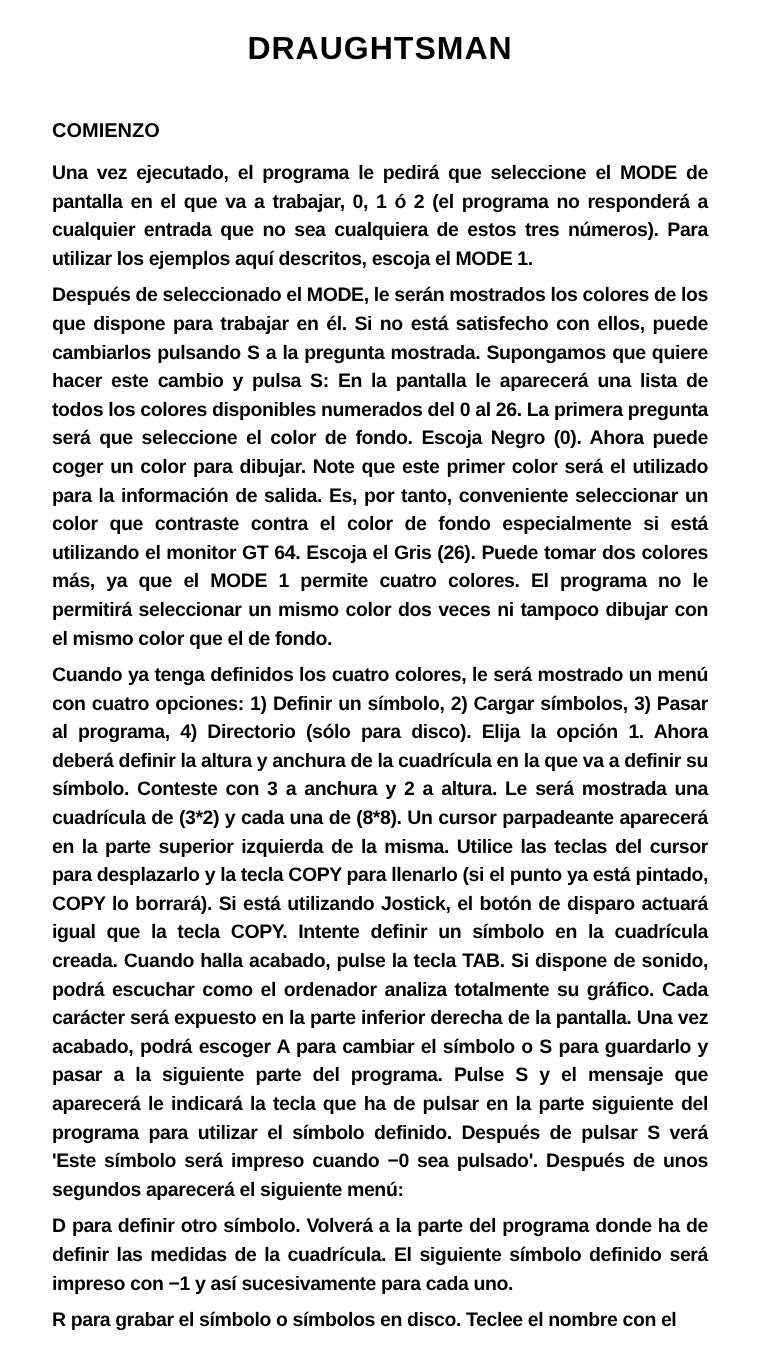DRAUGHTSMAN
COMIENZO
Una vez ejecutado, el programa le pedirá que seleccione el MODE de pantalla en el que va a trabajar, 0, 1 ó 2 (el programa no responderá a cualquier entrada que no sea cualquiera de estos tres números). Para utilizar los ejemplos aquí descritos, escoja el MODE 1.
Después de seleccionado el MODE, le serán mostrados los colores de los que dispone para trabajar en él. Si no está satisfecho con ellos, puede cambiarlos pulsando S a la pregunta mostrada. Supongamos que quiere hacer este cambio y pulsa S: En la pantalla le aparecerá una lista de todos los colores disponibles numerados del 0 al 26. La primera pregunta será que seleccione el color de fondo. Escoja Negro (0). Ahora puede coger un color para dibujar. Note que este primer color será el utilizado para la información de salida. Es, por tanto, conveniente seleccionar un color que contraste contra el color de fondo especialmente si está utilizando el monitor GT 64. Escoja el Gris (26). Puede tomar dos colores más, ya que el MODE 1 permite cuatro colores. El programa no le permitirá seleccionar un mismo color dos veces ni tampoco dibujar con el mismo color que el de fondo.
Cuando ya tenga definidos los cuatro colores, le será mostrado un menú con cuatro opciones: 1) Definir un símbolo, 2) Cargar símbolos, 3) Pasar al programa, 4) Directorio (sólo para disco). Elija la opción 1. Ahora deberá definir la altura y anchura de la cuadrícula en la que va a definir su símbolo. Conteste con 3 a anchura y 2 a altura. Le será mostrada una cuadrícula de (3*2) y cada una de (8*8). Un cursor parpadeante aparecerá en la parte superior izquierda de la misma. Utilice las teclas del cursor para desplazarlo y la tecla COPY para llenarlo (si el punto ya está pintado, COPY lo borrará). Si está utilizando Jostick, el botón de disparo actuará igual que la tecla COPY. Intente definir un símbolo en la cuadrícula creada. Cuando halla acabado, pulse la tecla TAB. Si dispone de sonido, podrá escuchar como el ordenador analiza totalmente su gráfico. Cada carácter será expuesto en la parte inferior derecha de la pantalla. Una vez acabado, podrá escoger A para cambiar el símbolo o S para guardarlo y pasar a la siguiente parte del programa. Pulse S y el mensaje que aparecerá le indicará la tecla que ha de pulsar en la parte siguiente del programa para utilizar el símbolo definido. Después de pulsar S verá 'Este símbolo será impreso cuando −0 sea pulsado'. Después de unos segundos aparecerá el siguiente menú:
D para definir otro símbolo. Volverá a la parte del programa donde ha de definir las medidas de la cuadrícula. El siguiente símbolo definido será impreso con −1 y así sucesivamente para cada uno.
R para grabar el símbolo o símbolos en disco. Teclee el nombre con el